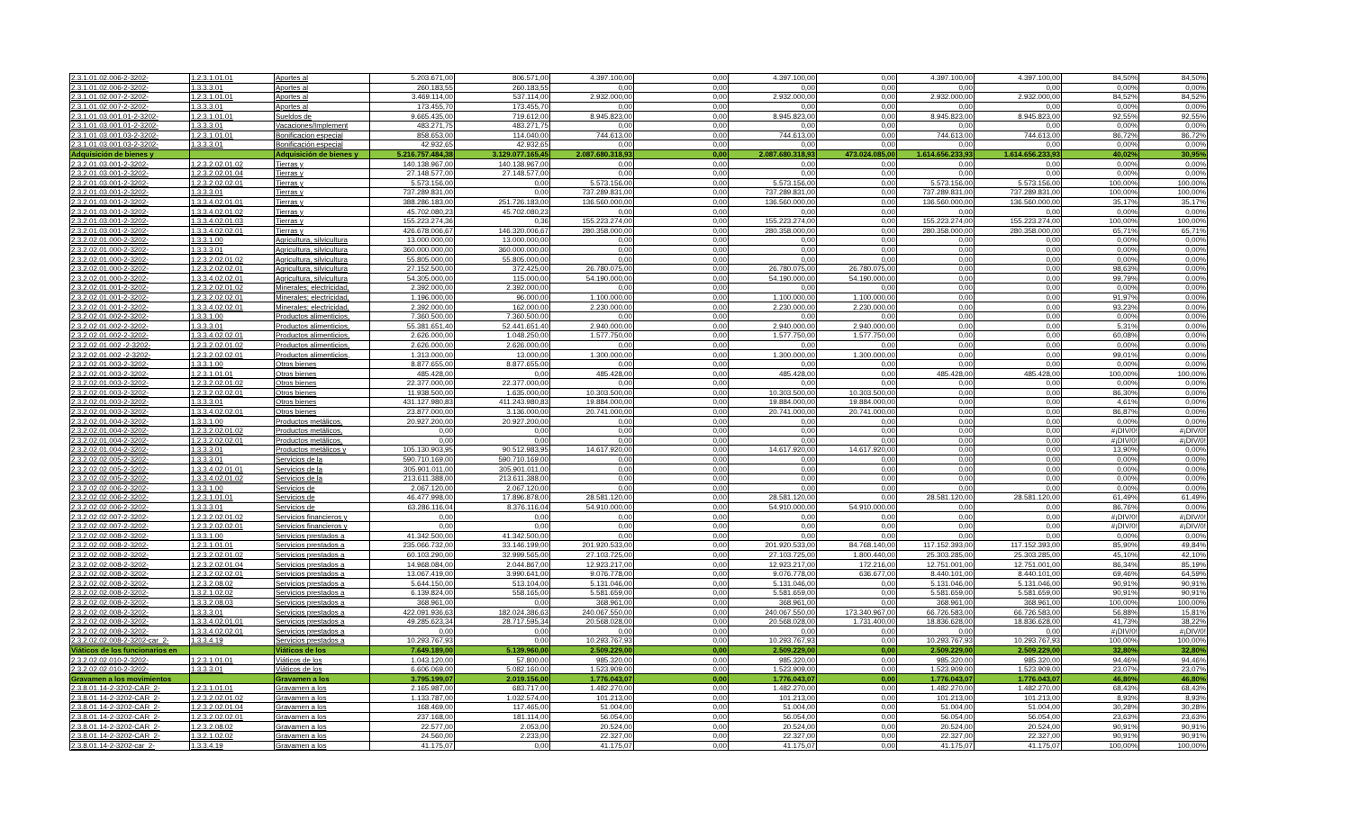| 2.3.1.01.02.006-2-3202- | 1.2.3.1.01.01 | Aportes al | 5.203.671,00 | 806.571,00 | 4.397.100,00 | 0,00 | 4.397.100,00 | 0,00 | 4.397.100,00 | 4.397.100,00 | 84,50% | 84,50% |
| 2.3.1.01.02.006-2-3202- | 1.3.3.3.01 | Aportes al | 260.183,55 | 260.183,55 | 0,00 | 0,00 | 0,00 | 0,00 | 0,00 | 0,00 | 0,00% | 0,00% |
| 2.3.1.01.02.007-2-3202- | 1.2.3.1.01.01 | Aportes al | 3.469.114,00 | 537.114,00 | 2.932.000,00 | 0,00 | 2.932.000,00 | 0,00 | 2.932.000,00 | 2.932.000,00 | 84,52% | 84,52% |
| 2.3.1.01.02.007-2-3202- | 1.3.3.3.01 | Aportes al | 173.455,70 | 173.455,70 | 0,00 | 0,00 | 0,00 | 0,00 | 0,00 | 0,00 | 0,00% | 0,00% |
| 2.3.1.01.03.001.01-2-3202- | 1.2.3.1.01.01 | Sueldos de | 9.665.435,00 | 719.612,00 | 8.945.823,00 | 0,00 | 8.945.823,00 | 0,00 | 8.945.823,00 | 8.945.823,00 | 92,55% | 92,55% |
| 2.3.1.01.03.001.01-2-3202- | 1.3.3.3.01 | Vacaciones/Implement | 483.271,75 | 483.271,75 | 0,00 | 0,00 | 0,00 | 0,00 | 0,00 | 0,00 | 0,00% | 0,00% |
| 2.3.1.01.03.001.03-2-3202- | 1.2.3.1.01.01 | Bonificacion especial | 858.653,00 | 114.040,00 | 744.613,00 | 0,00 | 744.613,00 | 0,00 | 744.613,00 | 744.613,00 | 86,72% | 86,72% |
| 2.3.1.01.03.001.03-2-3202- | 1.3.3.3.01 | Bonificación especial | 42.932,65 | 42.932,65 | 0,00 | 0,00 | 0,00 | 0,00 | 0,00 | 0,00 | 0,00% | 0,00% |
| Adquisición de bienes y | | Adquisición de bienes y | 5.216.757.484,38 | 3.129.077.165,45 | 2.087.680.318,93 | 0,00 | 2.087.680.318,93 | 473.024.085,00 | 1.614.656.233,93 | 1.614.656.233,93 | 40,02% | 30,95% |
| 2.3.2.01.03.001-2-3202- | 1.2.3.2.02.01.02 | Tierras y | 140.138.967,00 | 140.138.967,00 | 0,00 | 0,00 | 0,00 | 0,00 | 0,00 | 0,00 | 0,00% | 0,00% |
| 2.3.2.01.03.001-2-3202- | 1.2.3.2.02.01.04 | Tierras y | 27.148.577,00 | 27.148.577,00 | 0,00 | 0,00 | 0,00 | 0,00 | 0,00 | 0,00 | 0,00% | 0,00% |
| 2.3.2.01.03.001-2-3202- | 1.2.3.2.02.02.01 | Tierras y | 5.573.156,00 | 0,00 | 5.573.156,00 | 0,00 | 5.573.156,00 | 0,00 | 5.573.156,00 | 5.573.156,00 | 100,00% | 100,00% |
| 2.3.2.01.03.001-2-3202- | 1.3.3.3.01 | Tierras y | 737.289.831,00 | 0,00 | 737.289.831,00 | 0,00 | 737.289.831,00 | 0,00 | 737.289.831,00 | 737.289.831,00 | 100,00% | 100,00% |
| 2.3.2.01.03.001-2-3202- | 1.3.3.4.02.01.01 | Tierras y | 388.286.183,00 | 251.726.183,00 | 136.560.000,00 | 0,00 | 136.560.000,00 | 0,00 | 136.560.000,00 | 136.560.000,00 | 35,17% | 35,17% |
| 2.3.2.01.03.001-2-3202- | 1.3.3.4.02.01.02 | Tierras y | 45.702.080,23 | 45.702.080,23 | 0,00 | 0,00 | 0,00 | 0,00 | 0,00 | 0,00 | 0,00% | 0,00% |
| 2.3.2.01.03.001-2-3202- | 1.3.3.4.02.01.03 | Tierras y | 155.223.274,36 | 0,36 | 155.223.274,00 | 0,00 | 155.223.274,00 | 0,00 | 155.223.274,00 | 155.223.274,00 | 100,00% | 100,00% |
| 2.3.2.01.03.001-2-3202- | 1.3.3.4.02.02.01 | Tierras y | 426.678.006,67 | 146.320.006,67 | 280.358.000,00 | 0,00 | 280.358.000,00 | 0,00 | 280.358.000,00 | 280.358.000,00 | 65,71% | 65,71% |
| 2.3.2.02.01.000-2-3202- | 1.3.3.1.00 | Agricultura, silvicultura | 13.000.000,00 | 13.000.000,00 | 0,00 | 0,00 | 0,00 | 0,00 | 0,00 | 0,00 | 0,00% | 0,00% |
| 2.3.2.02.01.000-2-3202- | 1.3.3.3.01 | Agricultura, silvicultura | 360.000.000,00 | 360.000.000,00 | 0,00 | 0,00 | 0,00 | 0,00 | 0,00 | 0,00 | 0,00% | 0,00% |
| 2.3.2.02.01.000-2-3202- | 1.2.3.2.02.01.02 | Agricultura, silvicultura | 55.805.000,00 | 55.805.000,00 | 0,00 | 0,00 | 0,00 | 0,00 | 0,00 | 0,00 | 0,00% | 0,00% |
| 2.3.2.02.01.000-2-3202- | 1.2.3.2.02.02.01 | Agricultura, silvicultura | 27.152.500,00 | 372.425,00 | 26.780.075,00 | 0,00 | 26.780.075,00 | 26.780.075,00 | 0,00 | 0,00 | 98,63% | 0,00% |
| 2.3.2.02.01.000-2-3202- | 1.3.3.4.02.02.01 | Agricultura, silvicultura | 54.305.000,00 | 115.000,00 | 54.190.000,00 | 0,00 | 54.190.000,00 | 54.190.000,00 | 0,00 | 0,00 | 99,79% | 0,00% |
| 2.3.2.02.01.001-2-3202- | 1.2.3.2.02.01.02 | Minerales; electricidad, | 2.392.000,00 | 2.392.000,00 | 0,00 | 0,00 | 0,00 | 0,00 | 0,00 | 0,00 | 0,00% | 0,00% |
| 2.3.2.02.01.001-2-3202- | 1.2.3.2.02.02.01 | Minerales; electricidad, | 1.196.000,00 | 96.000,00 | 1.100.000,00 | 0,00 | 1.100.000,00 | 1.100.000,00 | 0,00 | 0,00 | 91,97% | 0,00% |
| 2.3.2.02.01.001-2-3202- | 1.3.3.4.02.02.01 | Minerales; electricidad, | 2.392.000,00 | 162.000,00 | 2.230.000,00 | 0,00 | 2.230.000,00 | 2.230.000,00 | 0,00 | 0,00 | 93,23% | 0,00% |
| 2.3.2.02.01.002-2-3202- | 1.3.3.1.00 | Productos alimenticios, | 7.360.500,00 | 7.360.500,00 | 0,00 | 0,00 | 0,00 | 0,00 | 0,00 | 0,00 | 0,00% | 0,00% |
| 2.3.2.02.01.002-2-3202- | 1.3.3.3.01 | Productos alimenticios, | 55.381.651,40 | 52.441.651,40 | 2.940.000,00 | 0,00 | 2.940.000,00 | 2.940.000,00 | 0,00 | 0,00 | 5,31% | 0,00% |
| 2.3.2.02.01.002-2-3202- | 1.3.3.4.02.02.01 | Productos alimenticios, | 2.626.000,00 | 1.048.250,00 | 1.577.750,00 | 0,00 | 1.577.750,00 | 1.577.750,00 | 0,00 | 0,00 | 60,08% | 0,00% |
| 2.3.2.02.01.002 -2-3202- | 1.2.3.2.02.01.02 | Productos alimenticios, | 2.626.000,00 | 2.626.000,00 | 0,00 | 0,00 | 0,00 | 0,00 | 0,00 | 0,00 | 0,00% | 0,00% |
| 2.3.2.02.01.002 -2-3202- | 1.2.3.2.02.02.01 | Productos alimenticios, | 1.313.000,00 | 13.000,00 | 1.300.000,00 | 0,00 | 1.300.000,00 | 1.300.000,00 | 0,00 | 0,00 | 99,01% | 0,00% |
| 2.3.2.02.01.003-2-3202- | 1.3.3.1.00 | Otros bienes | 8.877.655,00 | 8.877.655,00 | 0,00 | 0,00 | 0,00 | 0,00 | 0,00 | 0,00 | 0,00% | 0,00% |
| 2.3.2.02.01.003-2-3202- | 1.2.3.1.01.01 | Otros bienes | 485.428,00 | 0,00 | 485.428,00 | 0,00 | 485.428,00 | 0,00 | 485.428,00 | 485.428,00 | 100,00% | 100,00% |
| 2.3.2.02.01.003-2-3202- | 1.2.3.2.02.01.02 | Otros bienes | 22.377.000,00 | 22.377.000,00 | 0,00 | 0,00 | 0,00 | 0,00 | 0,00 | 0,00 | 0,00% | 0,00% |
| 2.3.2.02.01.003-2-3202- | 1.2.3.2.02.02.01 | Otros bienes | 11.938.500,00 | 1.635.000,00 | 10.303.500,00 | 0,00 | 10.303.500,00 | 10.303.500,00 | 0,00 | 0,00 | 86,30% | 0,00% |
| 2.3.2.02.01.003-2-3202- | 1.3.3.3.01 | Otros bienes | 431.127.980,83 | 411.243.980,83 | 19.884.000,00 | 0,00 | 19.884.000,00 | 19.884.000,00 | 0,00 | 0,00 | 4,61% | 0,00% |
| 2.3.2.02.01.003-2-3202- | 1.3.3.4.02.02.01 | Otros bienes | 23.877.000,00 | 3.136.000,00 | 20.741.000,00 | 0,00 | 20.741.000,00 | 20.741.000,00 | 0,00 | 0,00 | 86,87% | 0,00% |
| 2.3.2.02.01.004-2-3202- | 1.3.3.1.00 | Productos metálicos, | 20.927.200,00 | 20.927.200,00 | 0,00 | 0,00 | 0,00 | 0,00 | 0,00 | 0,00 | 0,00% | 0,00% |
| 2.3.2.02.01.004-2-3202- | 1.2.3.2.02.01.02 | Productos metálicos, | 0,00 | 0,00 | 0,00 | 0,00 | 0,00 | 0,00 | 0,00 | 0,00 | #¡DIV/0! | #¡DIV/0! |
| 2.3.2.02.01.004-2-3202- | 1.2.3.2.02.02.01 | Productos metálicos, | 0,00 | 0,00 | 0,00 | 0,00 | 0,00 | 0,00 | 0,00 | 0,00 | #¡DIV/0! | #¡DIV/0! |
| 2.3.2.02.01.004-2-3202- | 1.3.3.3.01 | Productos metálicos y | 105.130.903,95 | 90.512.983,95 | 14.617.920,00 | 0,00 | 14.617.920,00 | 14.617.920,00 | 0,00 | 0,00 | 13,90% | 0,00% |
| 2.3.2.02.02.005-2-3202- | 1.3.3.3.01 | Servicios de la | 590.710.169,00 | 590.710.169,00 | 0,00 | 0,00 | 0,00 | 0,00 | 0,00 | 0,00 | 0,00% | 0,00% |
| 2.3.2.02.02.005-2-3202- | 1.3.3.4.02.01.01 | Servicios de la | 305.901.011,00 | 305.901.011,00 | 0,00 | 0,00 | 0,00 | 0,00 | 0,00 | 0,00 | 0,00% | 0,00% |
| 2.3.2.02.02.005-2-3202- | 1.3.3.4.02.01.02 | Servicios de la | 213.611.388,00 | 213.611.388,00 | 0,00 | 0,00 | 0,00 | 0,00 | 0,00 | 0,00 | 0,00% | 0,00% |
| 2.3.2.02.02.006-2-3202- | 1.3.3.1.00 | Servicios de | 2.067.120,00 | 2.067.120,00 | 0,00 | 0,00 | 0,00 | 0,00 | 0,00 | 0,00 | 0,00% | 0,00% |
| 2.3.2.02.02.006-2-3202- | 1.2.3.1.01.01 | Servicios de | 46.477.998,00 | 17.896.878,00 | 28.581.120,00 | 0,00 | 28.581.120,00 | 0,00 | 28.581.120,00 | 28.581.120,00 | 61,49% | 61,49% |
| 2.3.2.02.02.006-2-3202- | 1.3.3.3.01 | Servicios de | 63.286.116,04 | 8.376.116,04 | 54.910.000,00 | 0,00 | 54.910.000,00 | 54.910.000,00 | 0,00 | 0,00 | 86,76% | 0,00% |
| 2.3.2.02.02.007-2-3202- | 1.2.3.2.02.01.02 | Servicios financieros y | 0,00 | 0,00 | 0,00 | 0,00 | 0,00 | 0,00 | 0,00 | 0,00 | #¡DIV/0! | #¡DIV/0! |
| 2.3.2.02.02.007-2-3202- | 1.2.3.2.02.02.01 | Servicios financieros y | 0,00 | 0,00 | 0,00 | 0,00 | 0,00 | 0,00 | 0,00 | 0,00 | #¡DIV/0! | #¡DIV/0! |
| 2.3.2.02.02.008-2-3202- | 1.3.3.1.00 | Servicios prestados a | 41.342.500,00 | 41.342.500,00 | 0,00 | 0,00 | 0,00 | 0,00 | 0,00 | 0,00 | 0,00% | 0,00% |
| 2.3.2.02.02.008-2-3202- | 1.2.3.1.01.01 | Servicios prestados a | 235.066.732,00 | 33.146.199,00 | 201.920.533,00 | 0,00 | 201.920.533,00 | 84.768.140,00 | 117.152.393,00 | 117.152.393,00 | 85,90% | 49,84% |
| 2.3.2.02.02.008-2-3202- | 1.2.3.2.02.01.02 | Servicios prestados a | 60.103.290,00 | 32.999.565,00 | 27.103.725,00 | 0,00 | 27.103.725,00 | 1.800.440,00 | 25.303.285,00 | 25.303.285,00 | 45,10% | 42,10% |
| 2.3.2.02.02.008-2-3202- | 1.2.3.2.02.01.04 | Servicios prestados a | 14.968.084,00 | 2.044.867,00 | 12.923.217,00 | 0,00 | 12.923.217,00 | 172.216,00 | 12.751.001,00 | 12.751.001,00 | 86,34% | 85,19% |
| 2.3.2.02.02.008-2-3202- | 1.2.3.2.02.02.01 | Servicios prestados a | 13.067.419,00 | 3.990.641,00 | 9.076.778,00 | 0,00 | 9.076.778,00 | 636.677,00 | 8.440.101,00 | 8.440.101,00 | 69,46% | 64,59% |
| 2.3.2.02.02.008-2-3202- | 1.2.3.2.08.02 | Servicios prestados a | 5.644.150,00 | 513.104,00 | 5.131.046,00 | 0,00 | 5.131.046,00 | 0,00 | 5.131.046,00 | 5.131.046,00 | 90,91% | 90,91% |
| 2.3.2.02.02.008-2-3202- | 1.3.2.1.02.02 | Servicios prestados a | 6.139.824,00 | 558.165,00 | 5.581.659,00 | 0,00 | 5.581.659,00 | 0,00 | 5.581.659,00 | 5.581.659,00 | 90,91% | 90,91% |
| 2.3.2.02.02.008-2-3202- | 1.3.3.2.08.03 | Servicios prestados a | 368.961,00 | 0,00 | 368.961,00 | 0,00 | 368.961,00 | 0,00 | 368.961,00 | 368.961,00 | 100,00% | 100,00% |
| 2.3.2.02.02.008-2-3202- | 1.3.3.3.01 | Servicios prestados a | 422.091.936,63 | 182.024.386,63 | 240.067.550,00 | 0,00 | 240.067.550,00 | 173.340.967,00 | 66.726.583,00 | 66.726.583,00 | 56,88% | 15,81% |
| 2.3.2.02.02.008-2-3202- | 1.3.3.4.02.01.01 | Servicios prestados a | 49.285.623,34 | 28.717.595,34 | 20.568.028,00 | 0,00 | 20.568.028,00 | 1.731.400,00 | 18.836.628,00 | 18.836.628,00 | 41,73% | 38,22% |
| 2.3.2.02.02.008-2-3202- | 1.3.3.4.02.02.01 | Servicios prestados a | 0,00 | 0,00 | 0,00 | 0,00 | 0,00 | 0,00 | 0,00 | 0,00 | #¡DIV/0! | #¡DIV/0! |
| 2.3.2.02.02.008-2-3202-car_2- | 1.3.3.4.19 | Servicios prestados a | 10.293.767,93 | 0,00 | 10.293.767,93 | 0,00 | 10.293.767,93 | 0,00 | 10.293.767,93 | 10.293.767,93 | 100,00% | 100,00% |
| Viáticos de los funcionarios en | | Viáticos de los | 7.649.189,00 | 5.139.960,00 | 2.509.229,00 | 0,00 | 2.509.229,00 | 0,00 | 2.509.229,00 | 2.509.229,00 | 32,80% | 32,80% |
| 2.3.2.02.02.010-2-3202- | 1.2.3.1.01.01 | Viáticos de los | 1.043.120,00 | 57.800,00 | 985.320,00 | 0,00 | 985.320,00 | 0,00 | 985.320,00 | 985.320,00 | 94,46% | 94,46% |
| 2.3.2.02.02.010-2-3202- | 1.3.3.3.01 | Viáticos de los | 6.606.069,00 | 5.082.160,00 | 1.523.909,00 | 0,00 | 1.523.909,00 | 0,00 | 1.523.909,00 | 1.523.909,00 | 23,07% | 23,07% |
| Gravamen a los movimientos | | Gravamen a los | 3.795.199,07 | 2.019.156,00 | 1.776.043,07 | 0,00 | 1.776.043,07 | 0,00 | 1.776.043,07 | 1.776.043,07 | 46,80% | 46,80% |
| 2.3.8.01.14-2-3202-CAR_2- | 1.2.3.1.01.01 | Gravamen a los | 2.165.987,00 | 683.717,00 | 1.482.270,00 | 0,00 | 1.482.270,00 | 0,00 | 1.482.270,00 | 1.482.270,00 | 68,43% | 68,43% |
| 2.3.8.01.14-2-3202-CAR_2- | 1.2.3.2.02.01.02 | Gravamen a los | 1.133.787,00 | 1.032.574,00 | 101.213,00 | 0,00 | 101.213,00 | 0,00 | 101.213,00 | 101.213,00 | 8,93% | 8,93% |
| 2.3.8.01.14-2-3202-CAR_2- | 1.2.3.2.02.01.04 | Gravamen a los | 168.469,00 | 117.465,00 | 51.004,00 | 0,00 | 51.004,00 | 0,00 | 51.004,00 | 51.004,00 | 30,28% | 30,28% |
| 2.3.8.01.14-2-3202-CAR_2- | 1.2.3.2.02.02.01 | Gravamen a los | 237.168,00 | 181.114,00 | 56.054,00 | 0,00 | 56.054,00 | 0,00 | 56.054,00 | 56.054,00 | 23,63% | 23,63% |
| 2.3.8.01.14-2-3202-CAR_2- | 1.2.3.2.08.02 | Gravamen a los | 22.577,00 | 2.053,00 | 20.524,00 | 0,00 | 20.524,00 | 0,00 | 20.524,00 | 20.524,00 | 90,91% | 90,91% |
| 2.3.8.01.14-2-3202-CAR_2- | 1.3.2.1.02.02 | Gravamen a los | 24.560,00 | 2.233,00 | 22.327,00 | 0,00 | 22.327,00 | 0,00 | 22.327,00 | 22.327,00 | 90,91% | 90,91% |
| 2.3.8.01.14-2-3202-car_2- | 1.3.3.4.19 | Gravamen a los | 41.175,07 | 0,00 | 41.175,07 | 0,00 | 41.175,07 | 0,00 | 41.175,07 | 41.175,07 | 100,00% | 100,00% |